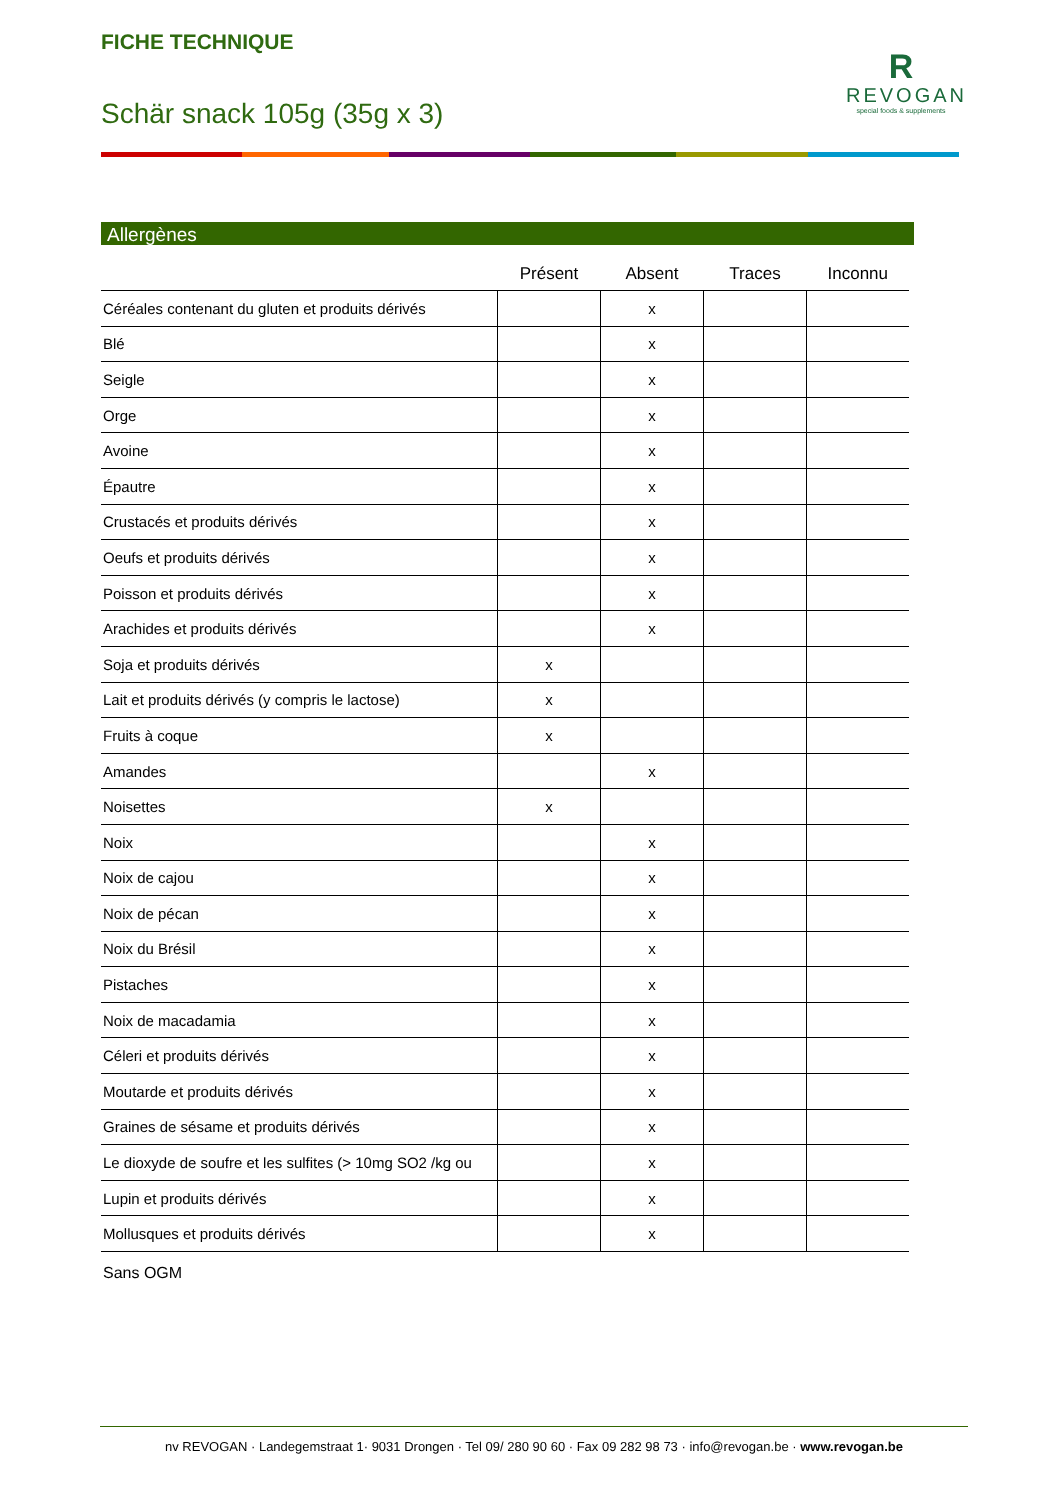FICHE TECHNIQUE
Schär snack 105g (35g x 3)
R
REVOGAN
special foods & supplements
Allergènes
| | Présent | Absent | Traces | Inconnu |
| --- | --- | --- | --- | --- |
| Céréales contenant du gluten et produits dérivés | | x | | |
| Blé | | x | | |
| Seigle | | x | | |
| Orge | | x | | |
| Avoine | | x | | |
| Épautre | | x | | |
| Crustacés et produits dérivés | | x | | |
| Oeufs et produits dérivés | | x | | |
| Poisson et produits dérivés | | x | | |
| Arachides et produits dérivés | | x | | |
| Soja et produits dérivés | x | | | |
| Lait et produits dérivés (y compris le lactose) | x | | | |
| Fruits à coque | x | | | |
| Amandes | | x | | |
| Noisettes | x | | | |
| Noix | | x | | |
| Noix de cajou | | x | | |
| Noix de pécan | | x | | |
| Noix du Brésil | | x | | |
| Pistaches | | x | | |
| Noix de macadamia | | x | | |
| Céleri et produits dérivés | | x | | |
| Moutarde et produits dérivés | | x | | |
| Graines de sésame et produits dérivés | | x | | |
| Le dioxyde de soufre et les sulfites (> 10mg SO2 /kg ou | | x | | |
| Lupin et produits dérivés | | x | | |
| Mollusques et produits dérivés | | x | | |
Sans OGM
nv REVOGAN · Landegemstraat 1· 9031 Drongen · Tel 09/ 280 90 60 · Fax 09 282 98 73 · info@revogan.be · www.revogan.be